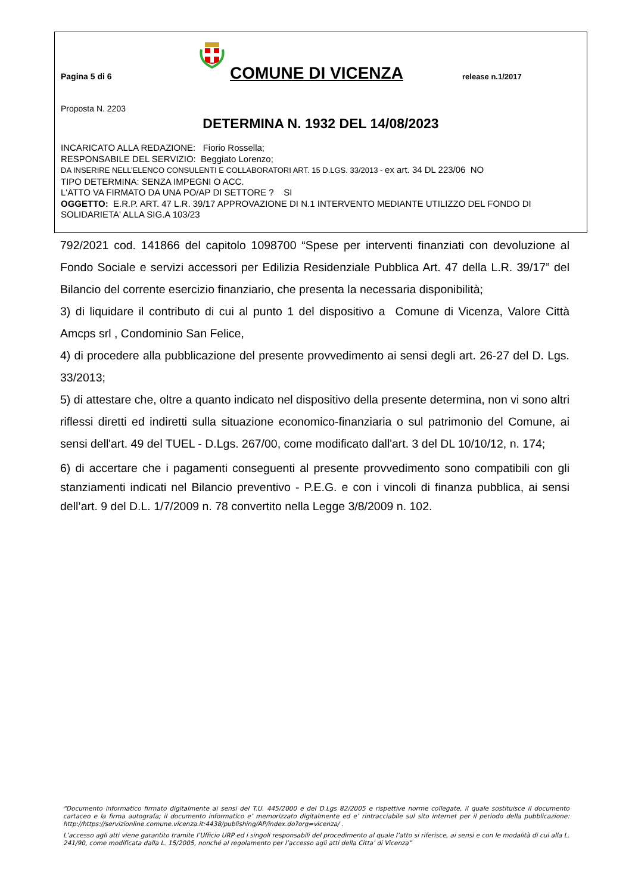Pagina 5 di 6
COMUNE DI VICENZA
release n.1/2017
Proposta N. 2203
DETERMINA N. 1932 DEL 14/08/2023
INCARICATO ALLA REDAZIONE: Fiorio Rossella;
RESPONSABILE DEL SERVIZIO: Beggiato Lorenzo;
DA INSERIRE NELL’ELENCO CONSULENTI E COLLABORATORI ART. 15 D.LGS. 33/2013 - ex art. 34 DL 223/06 NO
TIPO DETERMINA: SENZA IMPEGNI O ACC.
L'ATTO VA FIRMATO DA UNA PO/AP DI SETTORE ? SI
OGGETTO: E.R.P. ART. 47 L.R. 39/17 APPROVAZIONE DI N.1 INTERVENTO MEDIANTE UTILIZZO DEL FONDO DI SOLIDARIETA' ALLA SIG.A 103/23
792/2021 cod. 141866 del capitolo 1098700 “Spese per interventi finanziati con devoluzione al Fondo Sociale e servizi accessori per Edilizia Residenziale Pubblica Art. 47 della L.R. 39/17” del Bilancio del corrente esercizio finanziario, che presenta la necessaria disponibilità;
3) di liquidare il contributo di cui al punto 1 del dispositivo a Comune di Vicenza, Valore Città Amcps srl , Condominio San Felice,
4) di procedere alla pubblicazione del presente provvedimento ai sensi degli art. 26-27 del D. Lgs. 33/2013;
5) di attestare che, oltre a quanto indicato nel dispositivo della presente determina, non vi sono altri riflessi diretti ed indiretti sulla situazione economico-finanziaria o sul patrimonio del Comune, ai sensi dell'art. 49 del TUEL - D.Lgs. 267/00, come modificato dall'art. 3 del DL 10/10/12, n. 174;
6) di accertare che i pagamenti conseguenti al presente provvedimento sono compatibili con gli stanziamenti indicati nel Bilancio preventivo - P.E.G. e con i vincoli di finanza pubblica, ai sensi dell’art. 9 del D.L. 1/7/2009 n. 78 convertito nella Legge 3/8/2009 n. 102.
“Documento informatico firmato digitalmente ai sensi del T.U. 445/2000 e del D.Lgs 82/2005 e rispettive norme collegate, il quale sostituisce il documento cartaceo e la firma autografa; il documento informatico e’ memorizzato digitalmente ed e’ rintracciabile sul sito internet per il periodo della pubblicazione: http://https://servizionline.comune.vicenza.it:4438/publishing/AP/index.do?org=vicenza/ .
L’accesso agli atti viene garantito tramite l’Ufficio URP ed i singoli responsabili del procedimento al quale l’atto si riferisce, ai sensi e con le modalità di cui alla L. 241/90, come modificata dalla L. 15/2005, nonché al regolamento per l’accesso agli atti della Citta' di Vicenza”